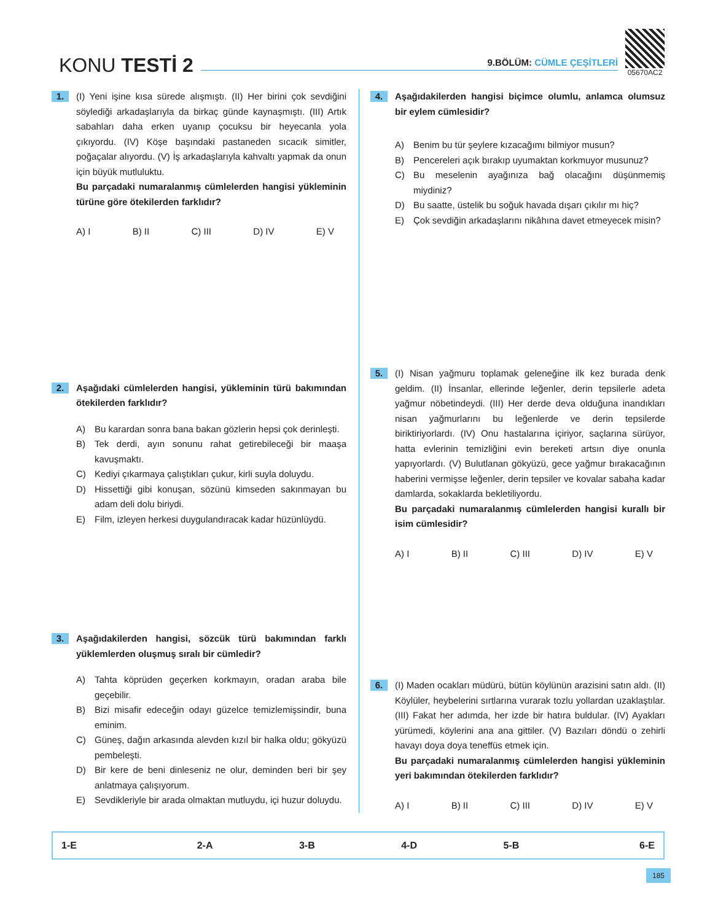KONU TESTİ 2
9.BÖLÜM: CÜMLE ÇEŞİTLERİ
05670AC2
1.
(I) Yeni işine kısa sürede alışmıştı. (II) Her birini çok sevdiğini söylediği arkadaşlarıyla da birkaç günde kaynaşmıştı. (III) Artık sabahları daha erken uyanıp çocuksu bir heyecanla yola çıkıyordu. (IV) Köşe başındaki pastaneden sıcacık simitler, poğaçalar alıyordu. (V) İş arkadaşlarıyla kahvaltı yapmak da onun için büyük mutluluktu.
Bu parçadaki numaralanmış cümlelerden hangisi yükleminin türüne göre ötekilerden farklıdır?
A) I B) II C) III D) IV E) V
2.
Aşağıdaki cümlelerden hangisi, yükleminin türü bakımından ötekilerden farklıdır?
A) Bu karardan sonra bana bakan gözlerin hepsi çok derinleşti.
B) Tek derdi, ayın sonunu rahat getirebileceği bir maaşa kavuşmaktı.
C) Kediyi çıkarmaya çalıştıkları çukur, kirli suyla doluydu.
D) Hissettiği gibi konuşan, sözünü kimseden sakınmayan bu adam deli dolu biriydi.
E) Film, izleyen herkesi duygulandıracak kadar hüzünlüydü.
3.
Aşağıdakilerden hangisi, sözcük türü bakımından farklı yüklemlerden oluşmuş sıralı bir cümledir?
A) Tahta köprüden geçerken korkmayın, oradan araba bile geçebilir.
B) Bizi misafir edeceğin odayı güzelce temizlemişsindir, buna eminim.
C) Güneş, dağın arkasında alevden kızıl bir halka oldu; gökyüzü pembeleşti.
D) Bir kere de beni dinleseniz ne olur, deminden beri bir şey anlatmaya çalışıyorum.
E) Sevdikleriyle bir arada olmaktan mutluydu, içi huzur doluydu.
4.
Aşağıdakilerden hangisi biçimce olumlu, anlamca olumsuz bir eylem cümlesidir?
A) Benim bu tür şeylere kızacağımı bilmiyor musun?
B) Pencereleri açık bırakıp uyumaktan korkmuyor musunuz?
C) Bu meselenin ayağınıza bağ olacağını düşünmemiş miydiniz?
D) Bu saatte, üstelik bu soğuk havada dışarı çıkılır mı hiç?
E) Çok sevdiğin arkadaşlarını nikâhına davet etmeyecek misin?
5.
(I) Nisan yağmuru toplamak geleneğine ilk kez burada denk geldim. (II) İnsanlar, ellerinde leğenler, derin tepsilerle adeta yağmur nöbetindeydi. (III) Her derde deva olduğuna inandıkları nisan yağmurlarını bu leğenlerde ve derin tepsilerde biriktiriyorlardı. (IV) Onu hastalarına içiriyor, saçlarına sürüyor, hatta evlerinin temizliğini evin bereketi artsın diye onunla yapıyorlardı. (V) Bulutlanan gökyüzü, gece yağmur bırakacağının haberini vermişse leğenler, derin tepsiler ve kovalar sabaha kadar damlarda, sokaklarda bekletiliyordu.
Bu parçadaki numaralanmış cümlelerden hangisi kurallı bir isim cümlesidir?
A) I B) II C) III D) IV E) V
6.
(I) Maden ocakları müdürü, bütün köylünün arazisini satın aldı. (II) Köylüler, heybelerini sırtlarına vurarak tozlu yollardan uzaklaştılar. (III) Fakat her adımda, her izde bir hatıra buldular. (IV) Ayakları yürümedi, köylerini ana ana gittiler. (V) Bazıları döndü o zehirli havayı doya doya teneffüs etmek için.
Bu parçadaki numaralanmış cümlelerden hangisi yükleminin yeri bakımından ötekilerden farklıdır?
A) I B) II C) III D) IV E) V
| 1-E | 2-A | 3-B | 4-D | 5-B | 6-E |
185